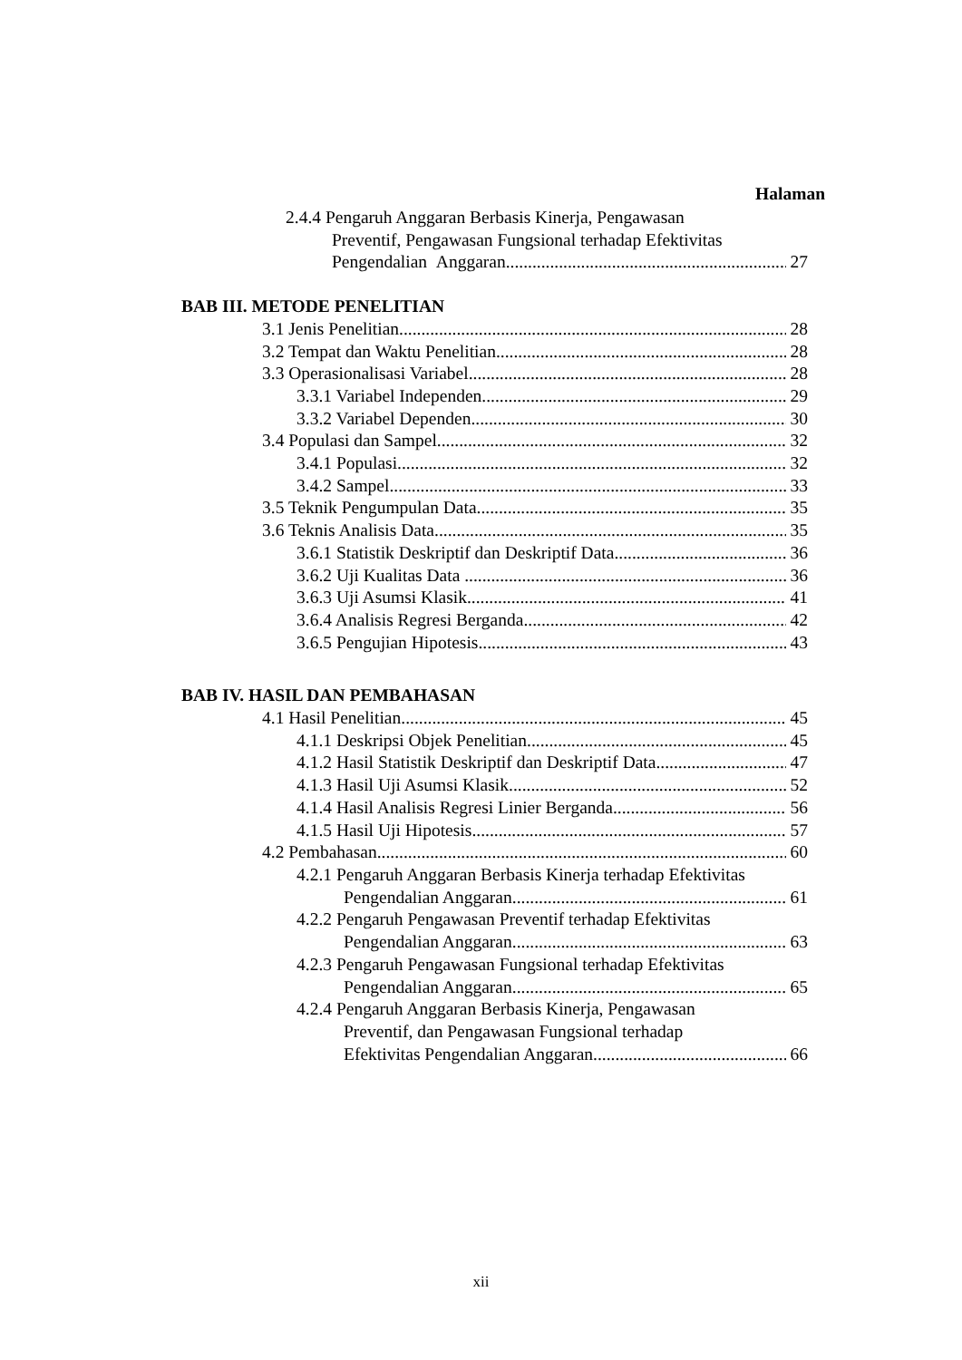Halaman
2.4.4 Pengaruh Anggaran Berbasis Kinerja, Pengawasan
Preventif, Pengawasan Fungsional terhadap Efektivitas
Pengendalian Anggaran 27
BAB III. METODE PENELITIAN
3.1 Jenis Penelitian 28
3.2 Tempat dan Waktu Penelitian 28
3.3 Operasionalisasi Variabel 28
3.3.1 Variabel Independen 29
3.3.2 Variabel Dependen 30
3.4 Populasi dan Sampel 32
3.4.1 Populasi 32
3.4.2 Sampel 33
3.5 Teknik Pengumpulan Data 35
3.6 Teknis Analisis Data 35
3.6.1 Statistik Deskriptif dan Deskriptif Data 36
3.6.2 Uji Kualitas Data . 36
3.6.3 Uji Asumsi Klasik. 41
3.6.4 Analisis Regresi Berganda 42
3.6.5 Pengujian Hipotesis 43
BAB IV. HASIL DAN PEMBAHASAN
4.1 Hasil Penelitian 45
4.1.1 Deskripsi Objek Penelitian 45
4.1.2 Hasil Statistik Deskriptif dan Deskriptif Data 47
4.1.3 Hasil Uji Asumsi Klasik 52
4.1.4 Hasil Analisis Regresi Linier Berganda 56
4.1.5 Hasil Uji Hipotesis 57
4.2 Pembahasan 60
4.2.1 Pengaruh Anggaran Berbasis Kinerja terhadap Efektivitas
Pengendalian Anggaran 61
4.2.2 Pengaruh Pengawasan Preventif terhadap Efektivitas
Pengendalian Anggaran 63
4.2.3 Pengaruh Pengawasan Fungsional terhadap Efektivitas
Pengendalian Anggaran 65
4.2.4 Pengaruh Anggaran Berbasis Kinerja, Pengawasan
Preventif, dan Pengawasan Fungsional terhadap
Efektivitas Pengendalian Anggaran 66
xii